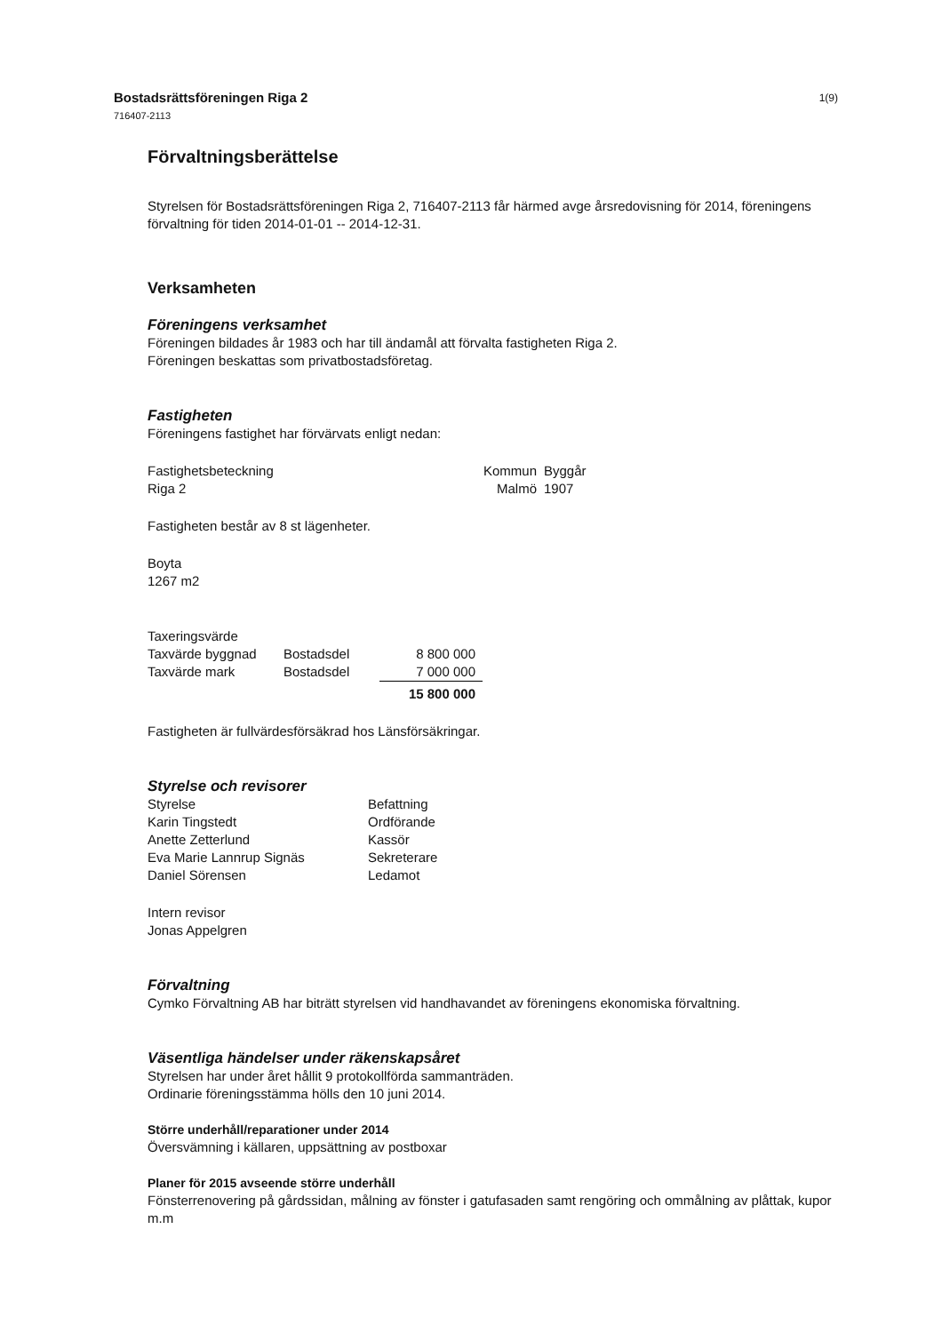Bostadsrättsföreningen Riga 2
716407-2113
1(9)
Förvaltningsberättelse
Styrelsen för Bostadsrättsföreningen Riga 2, 716407-2113 får härmed avge årsredovisning för 2014, föreningens förvaltning för tiden 2014-01-01 -- 2014-12-31.
Verksamheten
Föreningens verksamhet
Föreningen bildades år 1983 och har till ändamål att förvalta fastigheten Riga 2.
Föreningen beskattas som privatbostadsföretag.
Fastigheten
Föreningens fastighet har förvärvats enligt nedan:
| Fastighetsbeteckning | Kommun | Byggår |
| Riga 2 | Malmö | 1907 |
Fastigheten består av 8 st lägenheter.
Boyta
1267 m2
| Taxeringsvärde | | |
| Taxvärde byggnad | Bostadsdel | 8 800 000 |
| Taxvärde mark | Bostadsdel | 7 000 000 |
| | | 15 800 000 |
Fastigheten är fullvärdesförsäkrad hos Länsförsäkringar.
Styrelse och revisorer
| Styrelse | Befattning |
| Karin Tingstedt | Ordförande |
| Anette Zetterlund | Kassör |
| Eva Marie Lannrup Signäs | Sekreterare |
| Daniel Sörensen | Ledamot |
Intern revisor
Jonas Appelgren
Förvaltning
Cymko Förvaltning AB har biträtt styrelsen vid handhavandet av föreningens ekonomiska förvaltning.
Väsentliga händelser under räkenskapsåret
Styrelsen har under året hållit 9 protokollförda sammanträden.
Ordinarie föreningsstämma hölls den 10 juni 2014.
Större underhåll/reparationer under 2014
Översvämning i källaren, uppsättning av postboxar
Planer för 2015 avseende större underhåll
Fönsterrenovering på gårdssidan, målning av fönster i gatufasaden samt rengöring och ommålning av plåttak, kupor m.m